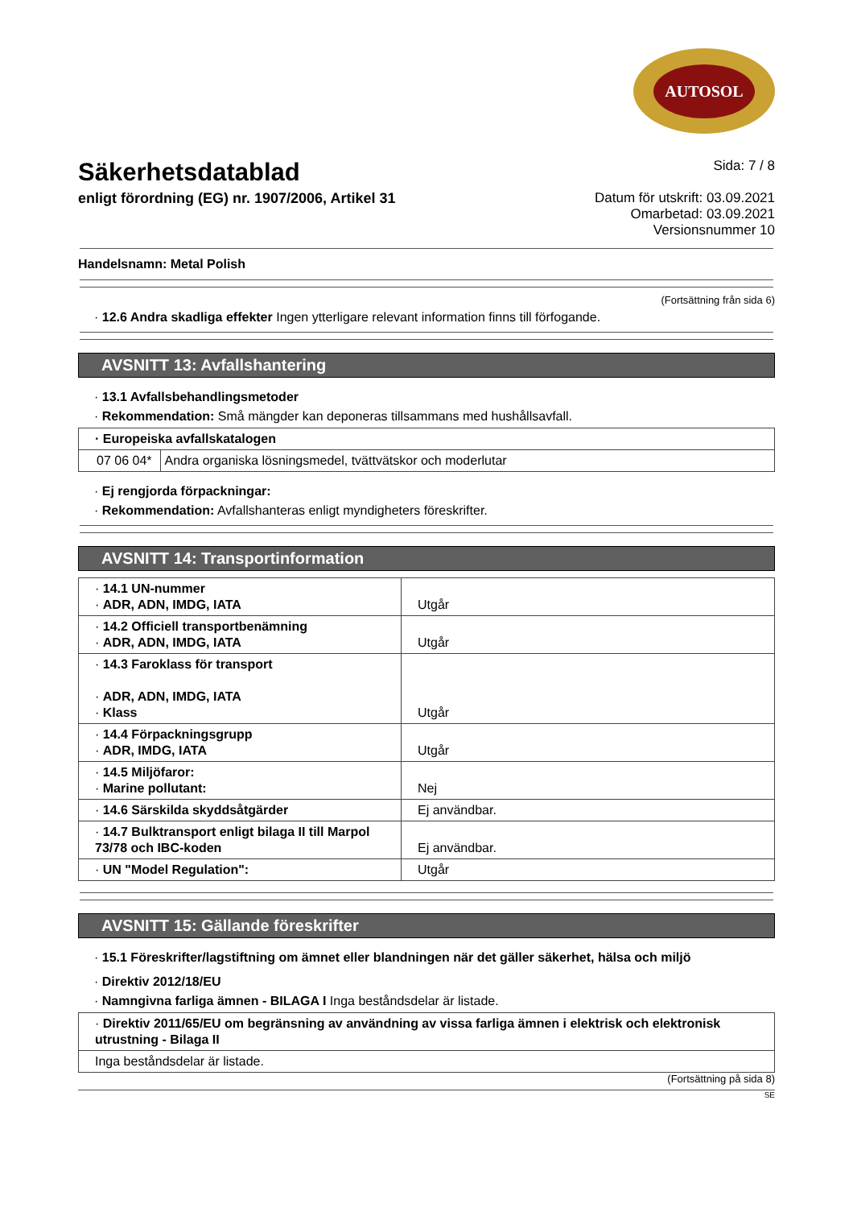AUTOSOL
Säkerhetsdatablad
enligt förordning (EG) nr. 1907/2006, Artikel 31
Sida: 7 / 8
Datum för utskrift: 03.09.2021
Omarbetad: 03.09.2021
Versionsnummer 10
Handelsnamn: Metal Polish
(Fortsättning från sida 6)
· 12.6 Andra skadliga effekter Ingen ytterligare relevant information finns till förfogande.
AVSNITT 13: Avfallshantering
· 13.1 Avfallsbehandlingsmetoder
· Rekommendation: Små mängder kan deponeras tillsammans med hushållsavfall.
| · Europeiska avfallskatalogen | |
| 07 06 04* | Andra organiska lösningsmedel, tvättvätskor och moderlutar |
· Ej rengjorda förpackningar:
· Rekommendation: Avfallshanteras enligt myndigheters föreskrifter.
AVSNITT 14: Transportinformation
| · 14.1 UN-nummer · ADR, ADN, IMDG, IATA | Utgår |
| · 14.2 Officiell transportbenämning · ADR, ADN, IMDG, IATA | Utgår |
| · 14.3 Faroklass för transport · ADR, ADN, IMDG, IATA · Klass | Utgår |
| · 14.4 Förpackningsgrupp · ADR, IMDG, IATA | Utgår |
| · 14.5 Miljöfaror: · Marine pollutant: | Nej |
| · 14.6 Särskilda skyddsåtgärder | Ej användbar. |
| · 14.7 Bulktransport enligt bilaga II till Marpol 73/78 och IBC-koden | Ej användbar. |
| · UN "Model Regulation": | Utgår |
AVSNITT 15: Gällande föreskrifter
· 15.1 Föreskrifter/lagstiftning om ämnet eller blandningen när det gäller säkerhet, hälsa och miljö
· Direktiv 2012/18/EU
· Namngivna farliga ämnen - BILAGA I Inga beståndsdelar är listade.
| · Direktiv 2011/65/EU om begränsning av användning av vissa farliga ämnen i elektrisk och elektronisk utrustning - Bilaga II |
| Inga beståndsdelar är listade. |
(Fortsättning på sida 8)
SE